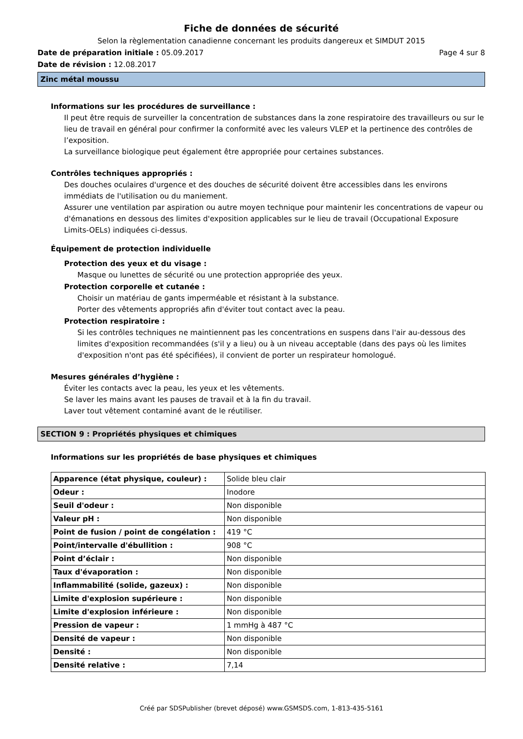Fiche de données de sécurité
Selon la règlementation canadienne concernant les produits dangereux et SIMDUT 2015
Date de préparation initiale : 05.09.2017 Page 4 sur 8
Date de révision : 12.08.2017
Zinc métal moussu
Informations sur les procédures de surveillance :
Il peut être requis de surveiller la concentration de substances dans la zone respiratoire des travailleurs ou sur le lieu de travail en général pour confirmer la conformité avec les valeurs VLEP et la pertinence des contrôles de l’exposition.
La surveillance biologique peut également être appropriée pour certaines substances.
Contrôles techniques appropriés :
Des douches oculaires d'urgence et des douches de sécurité doivent être accessibles dans les environs immédiats de l'utilisation ou du maniement.
Assurer une ventilation par aspiration ou autre moyen technique pour maintenir les concentrations de vapeur ou d'émanations en dessous des limites d'exposition applicables sur le lieu de travail (Occupational Exposure Limits-OELs) indiquées ci-dessus.
Équipement de protection individuelle
Protection des yeux et du visage :
Masque ou lunettes de sécurité ou une protection appropriée des yeux.
Protection corporelle et cutanée :
Choisir un matériau de gants imperméable et résistant à la substance.
Porter des vêtements appropriés afin d'éviter tout contact avec la peau.
Protection respiratoire :
Si les contrôles techniques ne maintiennent pas les concentrations en suspens dans l'air au-dessous des limites d'exposition recommandées (s'il y a lieu) ou à un niveau acceptable (dans des pays où les limites d'exposition n'ont pas été spécifiées), il convient de porter un respirateur homologué.
Mesures générales d’hygiène :
Éviter les contacts avec la peau, les yeux et les vêtements.
Se laver les mains avant les pauses de travail et à la fin du travail.
Laver tout vêtement contaminé avant de le réutiliser.
SECTION 9 : Propriétés physiques et chimiques
Informations sur les propriétés de base physiques et chimiques
| Apparence (état physique, couleur) : | Solide bleu clair |
| Odeur : | Inodore |
| Seuil d'odeur : | Non disponible |
| Valeur pH : | Non disponible |
| Point de fusion / point de congélation : | 419 °C |
| Point/intervalle d'ébullition : | 908 °C |
| Point d’éclair : | Non disponible |
| Taux d'évaporation : | Non disponible |
| Inflammabilité (solide, gazeux) : | Non disponible |
| Limite d'explosion supérieure : | Non disponible |
| Limite d'explosion inférieure : | Non disponible |
| Pression de vapeur : | 1 mmHg à 487 °C |
| Densité de vapeur : | Non disponible |
| Densité : | Non disponible |
| Densité relative : | 7,14 |
Créé par SDSPublisher (brevet déposé) www.GSMSDS.com, 1-813-435-5161